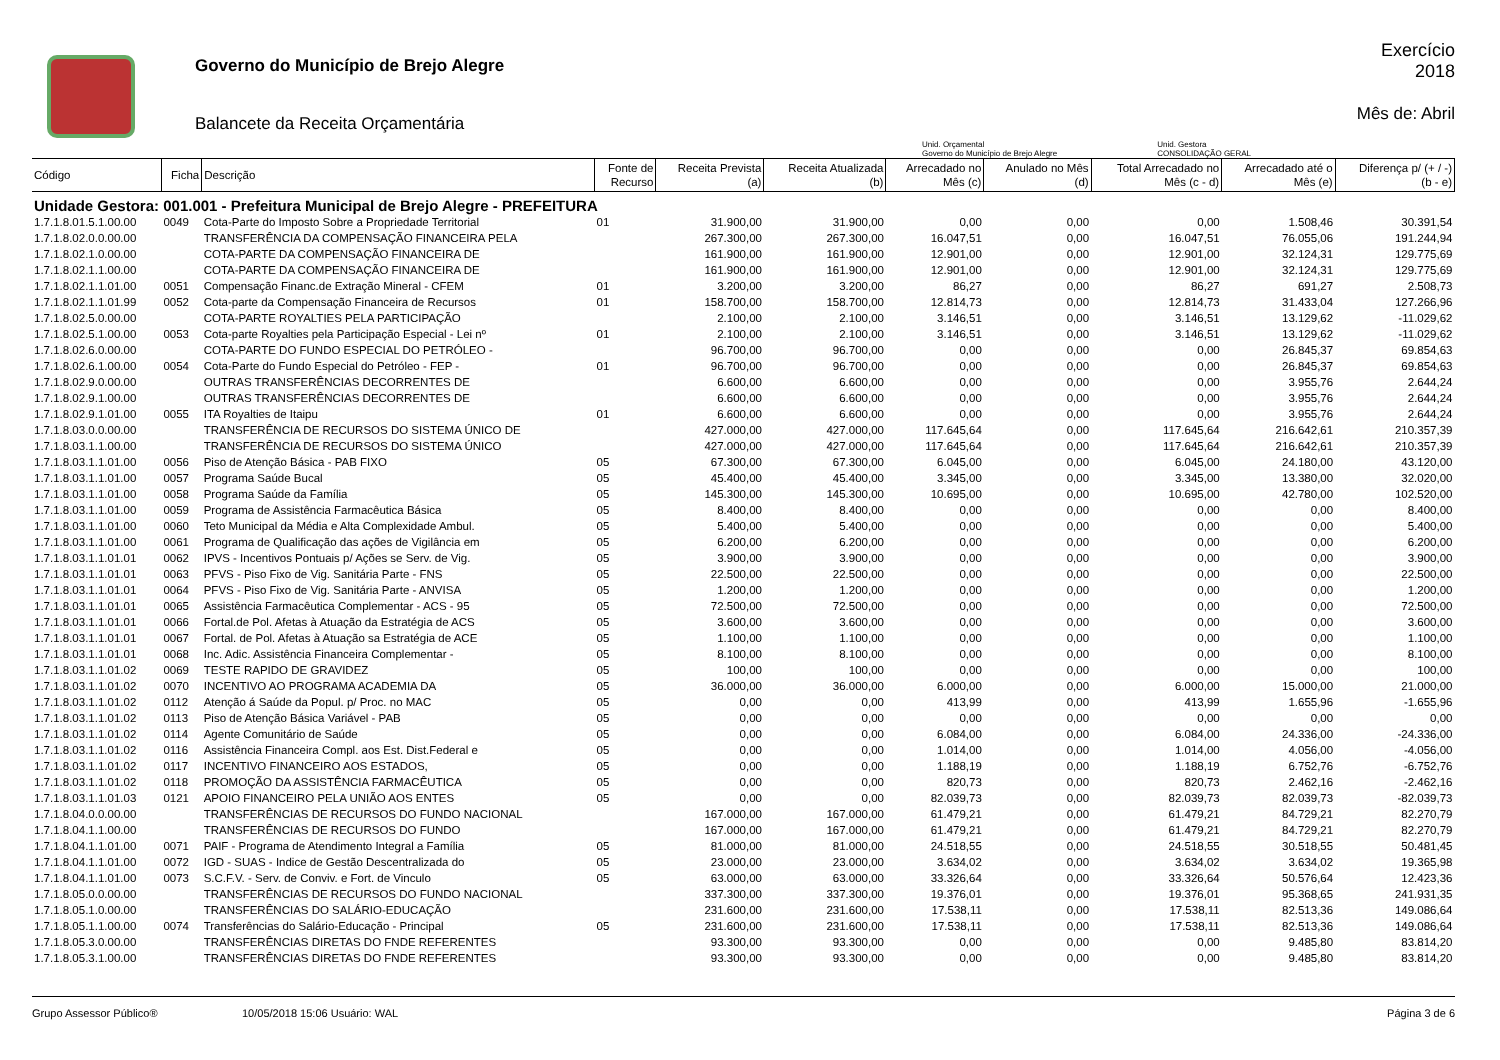Governo do Município de Brejo Alegre
Balancete da Receita Orçamentária
Exercício
2018
Mês de: Abril
Unid. Orçamental
Governo do Município de Brejo Alegre
Unid. Gestora
CONSOLIDAÇÃO GERAL
| Código | Ficha | Descrição | Fonte de Recurso | Receita Prevista (a) | Receita Atualizada (b) | Arrecadado no Mês (c) | Anulado no Mês (d) | Total Arrecadado no Mês (c - d) | Arrecadado até o Mês (e) | Diferença p/ (+ / -) (b - e) |
| --- | --- | --- | --- | --- | --- | --- | --- | --- | --- | --- |
| Unidade Gestora: 001.001 - Prefeitura Municipal de Brejo Alegre - PREFEITURA | | | | | | | | | | |
| 1.7.1.8.01.5.1.00.00 | 0049 | Cota-Parte do Imposto Sobre a Propriedade Territorial | 01 | 31.900,00 | 31.900,00 | 0,00 | 0,00 | 0,00 | 1.508,46 | 30.391,54 |
| 1.7.1.8.02.0.0.00.00 | | TRANSFERÊNCIA DA COMPENSAÇÃO FINANCEIRA PELA | | 267.300,00 | 267.300,00 | 16.047,51 | 0,00 | 16.047,51 | 76.055,06 | 191.244,94 |
| 1.7.1.8.02.1.0.00.00 | | COTA-PARTE DA COMPENSAÇÃO FINANCEIRA DE | | 161.900,00 | 161.900,00 | 12.901,00 | 0,00 | 12.901,00 | 32.124,31 | 129.775,69 |
| 1.7.1.8.02.1.1.00.00 | | COTA-PARTE DA COMPENSAÇÃO FINANCEIRA DE | | 161.900,00 | 161.900,00 | 12.901,00 | 0,00 | 12.901,00 | 32.124,31 | 129.775,69 |
| 1.7.1.8.02.1.1.01.00 | 0051 | Compensação Financ.de Extração Mineral - CFEM | 01 | 3.200,00 | 3.200,00 | 86,27 | 0,00 | 86,27 | 691,27 | 2.508,73 |
| 1.7.1.8.02.1.1.01.99 | 0052 | Cota-parte da Compensação Financeira de Recursos | 01 | 158.700,00 | 158.700,00 | 12.814,73 | 0,00 | 12.814,73 | 31.433,04 | 127.266,96 |
| 1.7.1.8.02.5.0.00.00 | | COTA-PARTE ROYALTIES PELA PARTICIPAÇÃO | | 2.100,00 | 2.100,00 | 3.146,51 | 0,00 | 3.146,51 | 13.129,62 | -11.029,62 |
| 1.7.1.8.02.5.1.00.00 | 0053 | Cota-parte Royalties pela Participação Especial - Lei nº | 01 | 2.100,00 | 2.100,00 | 3.146,51 | 0,00 | 3.146,51 | 13.129,62 | -11.029,62 |
| 1.7.1.8.02.6.0.00.00 | | COTA-PARTE DO FUNDO ESPECIAL DO PETRÓLEO - | | 96.700,00 | 96.700,00 | 0,00 | 0,00 | 0,00 | 26.845,37 | 69.854,63 |
| 1.7.1.8.02.6.1.00.00 | 0054 | Cota-Parte do Fundo Especial do Petróleo - FEP - | 01 | 96.700,00 | 96.700,00 | 0,00 | 0,00 | 0,00 | 26.845,37 | 69.854,63 |
| 1.7.1.8.02.9.0.00.00 | | OUTRAS TRANSFERÊNCIAS DECORRENTES DE | | 6.600,00 | 6.600,00 | 0,00 | 0,00 | 0,00 | 3.955,76 | 2.644,24 |
| 1.7.1.8.02.9.1.00.00 | | OUTRAS TRANSFERÊNCIAS DECORRENTES DE | | 6.600,00 | 6.600,00 | 0,00 | 0,00 | 0,00 | 3.955,76 | 2.644,24 |
| 1.7.1.8.02.9.1.01.00 | 0055 | ITA Royalties de Itaipu | 01 | 6.600,00 | 6.600,00 | 0,00 | 0,00 | 0,00 | 3.955,76 | 2.644,24 |
| 1.7.1.8.03.0.0.00.00 | | TRANSFERÊNCIA DE RECURSOS DO SISTEMA ÚNICO DE | | 427.000,00 | 427.000,00 | 117.645,64 | 0,00 | 117.645,64 | 216.642,61 | 210.357,39 |
| 1.7.1.8.03.1.1.00.00 | | TRANSFERÊNCIA DE RECURSOS DO SISTEMA ÚNICO | | 427.000,00 | 427.000,00 | 117.645,64 | 0,00 | 117.645,64 | 216.642,61 | 210.357,39 |
| 1.7.1.8.03.1.1.01.00 | 0056 | Piso de Atenção Básica - PAB FIXO | 05 | 67.300,00 | 67.300,00 | 6.045,00 | 0,00 | 6.045,00 | 24.180,00 | 43.120,00 |
| 1.7.1.8.03.1.1.01.00 | 0057 | Programa Saúde Bucal | 05 | 45.400,00 | 45.400,00 | 3.345,00 | 0,00 | 3.345,00 | 13.380,00 | 32.020,00 |
| 1.7.1.8.03.1.1.01.00 | 0058 | Programa Saúde da Família | 05 | 145.300,00 | 145.300,00 | 10.695,00 | 0,00 | 10.695,00 | 42.780,00 | 102.520,00 |
| 1.7.1.8.03.1.1.01.00 | 0059 | Programa de Assistência Farmacêutica Básica | 05 | 8.400,00 | 8.400,00 | 0,00 | 0,00 | 0,00 | 0,00 | 8.400,00 |
| 1.7.1.8.03.1.1.01.00 | 0060 | Teto Municipal da Média e Alta Complexidade Ambul. | 05 | 5.400,00 | 5.400,00 | 0,00 | 0,00 | 0,00 | 0,00 | 5.400,00 |
| 1.7.1.8.03.1.1.01.00 | 0061 | Programa de Qualificação das ações de Vigilância em | 05 | 6.200,00 | 6.200,00 | 0,00 | 0,00 | 0,00 | 0,00 | 6.200,00 |
| 1.7.1.8.03.1.1.01.01 | 0062 | IPVS - Incentivos Pontuais p/ Ações se Serv. de Vig. | 05 | 3.900,00 | 3.900,00 | 0,00 | 0,00 | 0,00 | 0,00 | 3.900,00 |
| 1.7.1.8.03.1.1.01.01 | 0063 | PFVS - Piso Fixo de Vig. Sanitária Parte - FNS | 05 | 22.500,00 | 22.500,00 | 0,00 | 0,00 | 0,00 | 0,00 | 22.500,00 |
| 1.7.1.8.03.1.1.01.01 | 0064 | PFVS - Piso Fixo de Vig. Sanitária Parte - ANVISA | 05 | 1.200,00 | 1.200,00 | 0,00 | 0,00 | 0,00 | 0,00 | 1.200,00 |
| 1.7.1.8.03.1.1.01.01 | 0065 | Assistência Farmacêutica Complementar - ACS - 95 | 05 | 72.500,00 | 72.500,00 | 0,00 | 0,00 | 0,00 | 0,00 | 72.500,00 |
| 1.7.1.8.03.1.1.01.01 | 0066 | Fortal.de Pol. Afetas à Atuação da Estratégia de ACS | 05 | 3.600,00 | 3.600,00 | 0,00 | 0,00 | 0,00 | 0,00 | 3.600,00 |
| 1.7.1.8.03.1.1.01.01 | 0067 | Fortal. de Pol. Afetas à Atuação sa Estratégia de ACE | 05 | 1.100,00 | 1.100,00 | 0,00 | 0,00 | 0,00 | 0,00 | 1.100,00 |
| 1.7.1.8.03.1.1.01.01 | 0068 | Inc. Adic. Assistência Financeira Complementar - | 05 | 8.100,00 | 8.100,00 | 0,00 | 0,00 | 0,00 | 0,00 | 8.100,00 |
| 1.7.1.8.03.1.1.01.02 | 0069 | TESTE RAPIDO DE GRAVIDEZ | 05 | 100,00 | 100,00 | 0,00 | 0,00 | 0,00 | 0,00 | 100,00 |
| 1.7.1.8.03.1.1.01.02 | 0070 | INCENTIVO AO PROGRAMA ACADEMIA DA | 05 | 36.000,00 | 36.000,00 | 6.000,00 | 0,00 | 6.000,00 | 15.000,00 | 21.000,00 |
| 1.7.1.8.03.1.1.01.02 | 0112 | Atenção á Saúde da Popul. p/ Proc. no MAC | 05 | 0,00 | 0,00 | 413,99 | 0,00 | 413,99 | 1.655,96 | -1.655,96 |
| 1.7.1.8.03.1.1.01.02 | 0113 | Piso de Atenção Básica Variável - PAB | 05 | 0,00 | 0,00 | 0,00 | 0,00 | 0,00 | 0,00 | 0,00 |
| 1.7.1.8.03.1.1.01.02 | 0114 | Agente Comunitário de Saúde | 05 | 0,00 | 0,00 | 6.084,00 | 0,00 | 6.084,00 | 24.336,00 | -24.336,00 |
| 1.7.1.8.03.1.1.01.02 | 0116 | Assistência Financeira Compl. aos Est. Dist.Federal e | 05 | 0,00 | 0,00 | 1.014,00 | 0,00 | 1.014,00 | 4.056,00 | -4.056,00 |
| 1.7.1.8.03.1.1.01.02 | 0117 | INCENTIVO FINANCEIRO AOS ESTADOS, | 05 | 0,00 | 0,00 | 1.188,19 | 0,00 | 1.188,19 | 6.752,76 | -6.752,76 |
| 1.7.1.8.03.1.1.01.02 | 0118 | PROMOÇÃO DA ASSISTÊNCIA FARMACÊUTICA | 05 | 0,00 | 0,00 | 820,73 | 0,00 | 820,73 | 2.462,16 | -2.462,16 |
| 1.7.1.8.03.1.1.01.03 | 0121 | APOIO FINANCEIRO PELA UNIÃO AOS ENTES | 05 | 0,00 | 0,00 | 82.039,73 | 0,00 | 82.039,73 | 82.039,73 | -82.039,73 |
| 1.7.1.8.04.0.0.00.00 | | TRANSFERÊNCIAS DE RECURSOS DO FUNDO NACIONAL | | 167.000,00 | 167.000,00 | 61.479,21 | 0,00 | 61.479,21 | 84.729,21 | 82.270,79 |
| 1.7.1.8.04.1.1.00.00 | | TRANSFERÊNCIAS DE RECURSOS DO FUNDO | | 167.000,00 | 167.000,00 | 61.479,21 | 0,00 | 61.479,21 | 84.729,21 | 82.270,79 |
| 1.7.1.8.04.1.1.01.00 | 0071 | PAIF - Programa de Atendimento Integral a Família | 05 | 81.000,00 | 81.000,00 | 24.518,55 | 0,00 | 24.518,55 | 30.518,55 | 50.481,45 |
| 1.7.1.8.04.1.1.01.00 | 0072 | IGD - SUAS - Indice de Gestão Descentralizada do | 05 | 23.000,00 | 23.000,00 | 3.634,02 | 0,00 | 3.634,02 | 3.634,02 | 19.365,98 |
| 1.7.1.8.04.1.1.01.00 | 0073 | S.C.F.V. - Serv. de Conviv. e Fort. de Vinculo | 05 | 63.000,00 | 63.000,00 | 33.326,64 | 0,00 | 33.326,64 | 50.576,64 | 12.423,36 |
| 1.7.1.8.05.0.0.00.00 | | TRANSFERÊNCIAS DE RECURSOS DO FUNDO NACIONAL | | 337.300,00 | 337.300,00 | 19.376,01 | 0,00 | 19.376,01 | 95.368,65 | 241.931,35 |
| 1.7.1.8.05.1.0.00.00 | | TRANSFERÊNCIAS DO SALÁRIO-EDUCAÇÃO | | 231.600,00 | 231.600,00 | 17.538,11 | 0,00 | 17.538,11 | 82.513,36 | 149.086,64 |
| 1.7.1.8.05.1.1.00.00 | 0074 | Transferências do Salário-Educação - Principal | 05 | 231.600,00 | 231.600,00 | 17.538,11 | 0,00 | 17.538,11 | 82.513,36 | 149.086,64 |
| 1.7.1.8.05.3.0.00.00 | | TRANSFERÊNCIAS DIRETAS DO FNDE REFERENTES | | 93.300,00 | 93.300,00 | 0,00 | 0,00 | 0,00 | 9.485,80 | 83.814,20 |
| 1.7.1.8.05.3.1.00.00 | | TRANSFERÊNCIAS DIRETAS DO FNDE REFERENTES | | 93.300,00 | 93.300,00 | 0,00 | 0,00 | 0,00 | 9.485,80 | 83.814,20 |
Grupo Assessor Público® 10/05/2018 15:06 Usuário: WAL Página 3 de 6